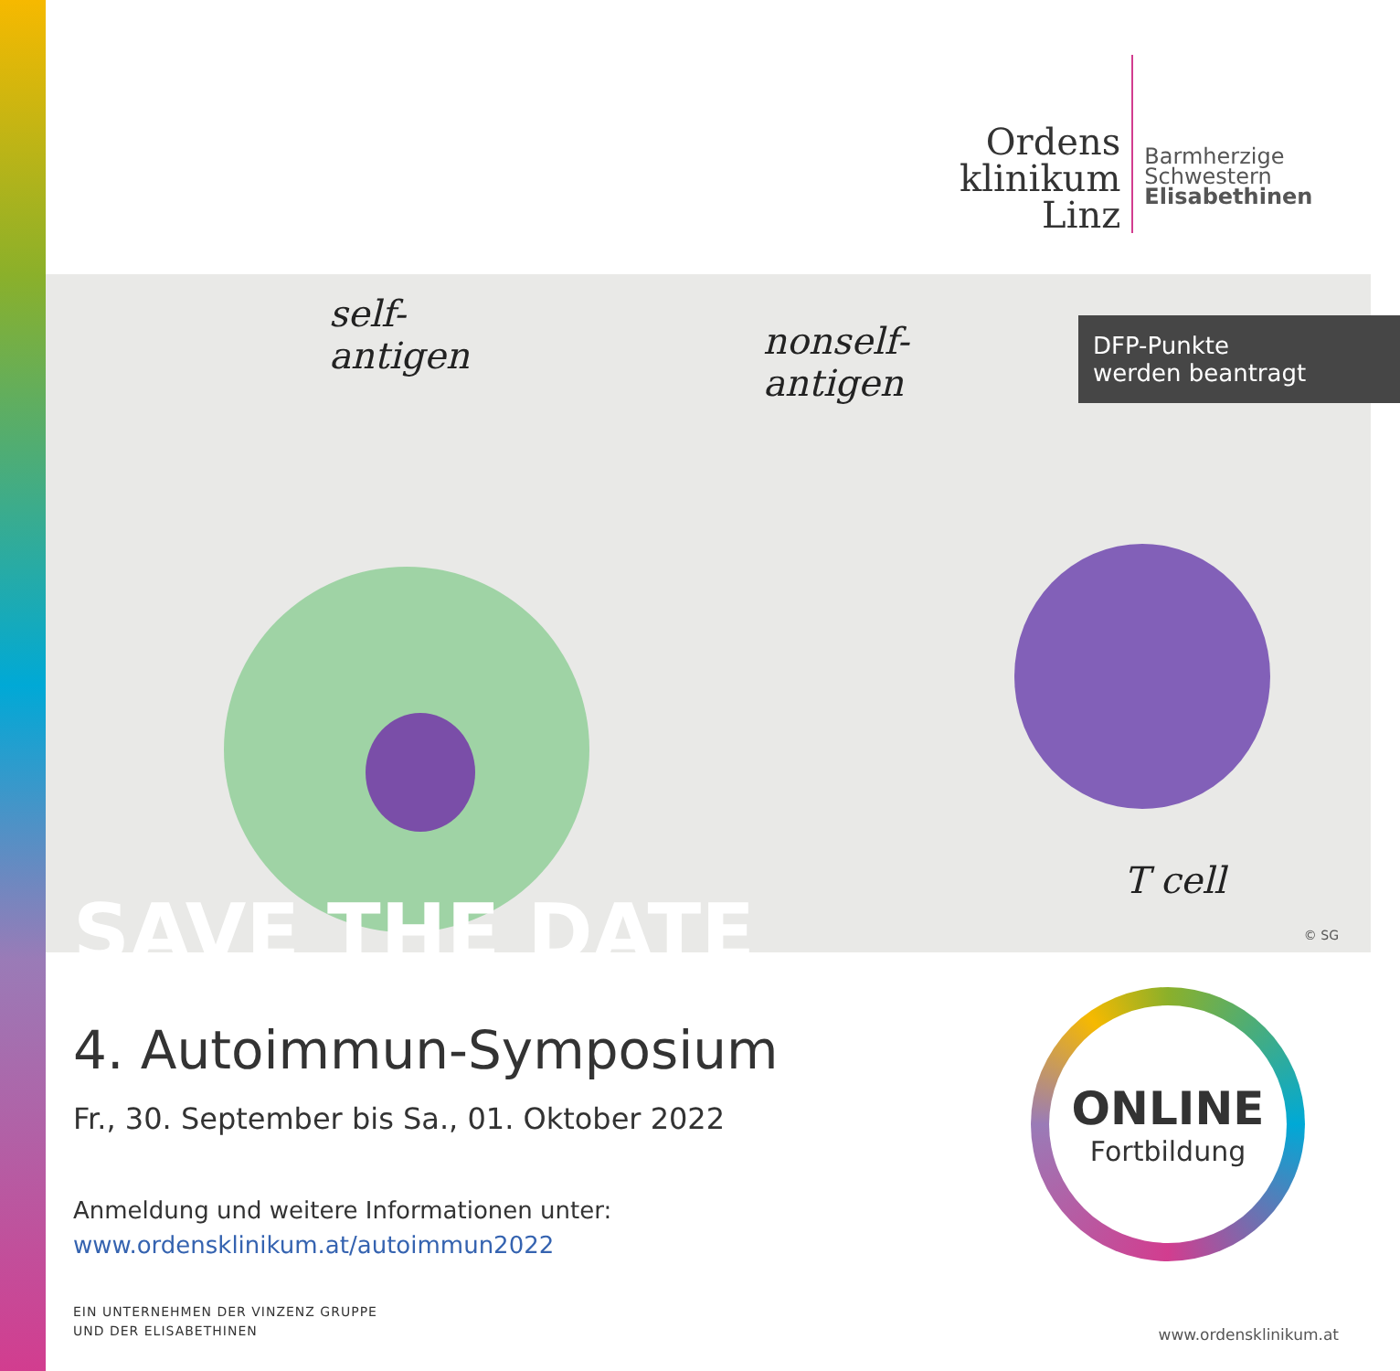Ordens
klinikum
Linz
Barmherzige
Schwestern
Elisabethinen
self-
antigen
nonself-
antigen
T cell
DFP-Punkte
werden beantragt
SAVE THE DATE © SG
4. Autoimmun-Symposium
Fr., 30. September bis Sa., 01. Oktober 2022
Anmeldung und weitere Informationen unter:
www.ordensklinikum.at/autoimmun2022
ONLINE
Fortbildung
EIN UNTERNEHMEN DER VINZENZ GRUPPE
UND DER ELISABETHINEN
www.ordensklinikum.at